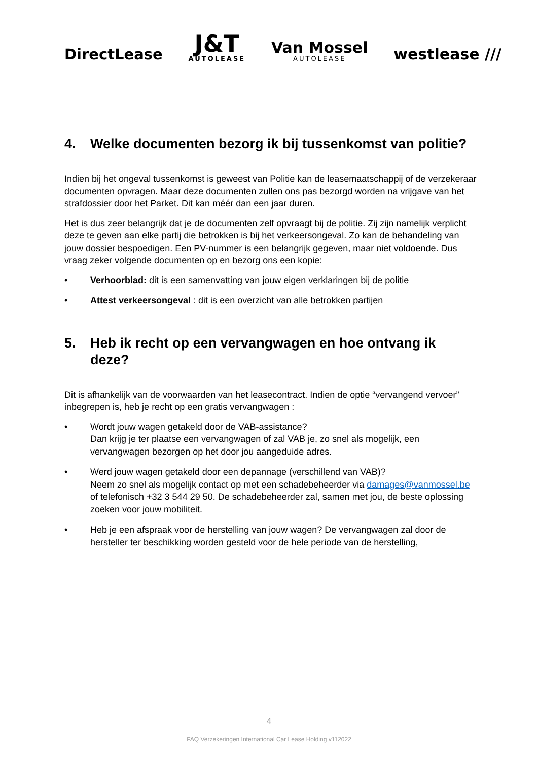DirectLease
J&T
AUTOLEASE
Van Mossel
AUTOLEASE
westlease ///
4. Welke documenten bezorg ik bij tussenkomst van politie?
Indien bij het ongeval tussenkomst is geweest van Politie kan de leasemaatschappij of de verzekeraar documenten opvragen. Maar deze documenten zullen ons pas bezorgd worden na vrijgave van het strafdossier door het Parket. Dit kan méér dan een jaar duren.
Het is dus zeer belangrijk dat je de documenten zelf opvraagt bij de politie. Zij zijn namelijk verplicht deze te geven aan elke partij die betrokken is bij het verkeersongeval. Zo kan de behandeling van jouw dossier bespoedigen. Een PV-nummer is een belangrijk gegeven, maar niet voldoende. Dus vraag zeker volgende documenten op en bezorg ons een kopie:
• Verhoorblad: dit is een samenvatting van jouw eigen verklaringen bij de politie
• Attest verkeersongeval : dit is een overzicht van alle betrokken partijen
5. Heb ik recht op een vervangwagen en hoe ontvang ik deze?
Dit is afhankelijk van de voorwaarden van het leasecontract. Indien de optie “vervangend vervoer” inbegrepen is, heb je recht op een gratis vervangwagen :
• Wordt jouw wagen getakeld door de VAB-assistance?
Dan krijg je ter plaatse een vervangwagen of zal VAB je, zo snel als mogelijk, een vervangwagen bezorgen op het door jou aangeduide adres.
• Werd jouw wagen getakeld door een depannage (verschillend van VAB)?
Neem zo snel als mogelijk contact op met een schadebeheerder via damages@vanmossel.be of telefonisch +32 3 544 29 50. De schadebeheerder zal, samen met jou, de beste oplossing zoeken voor jouw mobiliteit.
• Heb je een afspraak voor de herstelling van jouw wagen? De vervangwagen zal door de hersteller ter beschikking worden gesteld voor de hele periode van de herstelling,
4
FAQ Verzekeringen International Car Lease Holding v112022